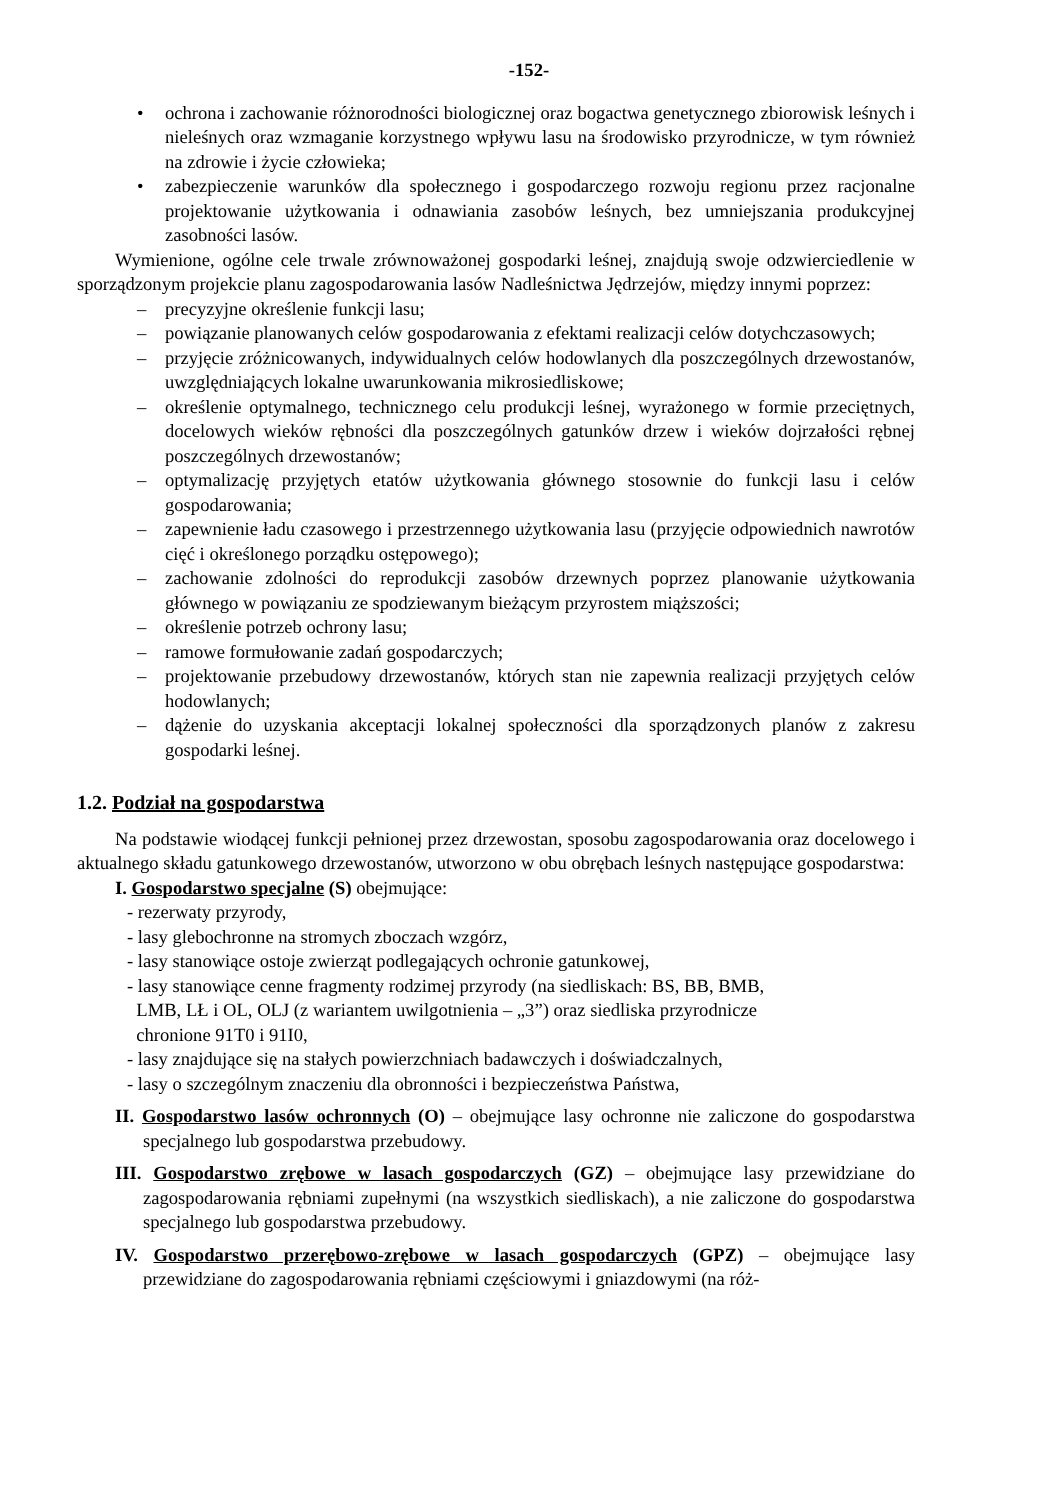-152-
• ochrona i zachowanie różnorodności biologicznej oraz bogactwa genetycznego zbiorowisk leśnych i nieleśnych oraz wzmaganie korzystnego wpływu lasu na środowisko przyrodnicze, w tym również na zdrowie i życie człowieka;
• zabezpieczenie warunków dla społecznego i gospodarczego rozwoju regionu przez racjonalne projektowanie użytkowania i odnawiania zasobów leśnych, bez umniejszania produkcyjnej zasobności lasów.
Wymienione, ogólne cele trwale zrównoważonej gospodarki leśnej, znajdują swoje odzwierciedlenie w sporządzonym projekcie planu zagospodarowania lasów Nadleśnictwa Jędrzejów, między innymi poprzez:
– precyzyjne określenie funkcji lasu;
– powiązanie planowanych celów gospodarowania z efektami realizacji celów dotychczasowych;
– przyjęcie zróżnicowanych, indywidualnych celów hodowlanych dla poszczególnych drzewostanów, uwzględniających lokalne uwarunkowania mikrosiedliskowe;
– określenie optymalnego, technicznego celu produkcji leśnej, wyrażonego w formie przeciętnych, docelowych wieków rębności dla poszczególnych gatunków drzew i wieków dojrzałości rębnej poszczególnych drzewostanów;
– optymalizację przyjętych etatów użytkowania głównego stosownie do funkcji lasu i celów gospodarowania;
– zapewnienie ładu czasowego i przestrzennego użytkowania lasu (przyjęcie odpowiednich nawrotów cięć i określonego porządku ostępowego);
– zachowanie zdolności do reprodukcji zasobów drzewnych poprzez planowanie użytkowania głównego w powiązaniu ze spodziewanym bieżącym przyrostem miąższości;
– określenie potrzeb ochrony lasu;
– ramowe formułowanie zadań gospodarczych;
– projektowanie przebudowy drzewostanów, których stan nie zapewnia realizacji przyjętych celów hodowlanych;
– dążenie do uzyskania akceptacji lokalnej społeczności dla sporządzonych planów z zakresu gospodarki leśnej.
1.2. Podział na gospodarstwa
Na podstawie wiodącej funkcji pełnionej przez drzewostan, sposobu zagospodarowania oraz docelowego i aktualnego składu gatunkowego drzewostanów, utworzono w obu obrębach leśnych następujące gospodarstwa:
I. Gospodarstwo specjalne (S) obejmujące:
- rezerwaty przyrody,
- lasy glebochronne na stromych zboczach wzgórz,
- lasy stanowiące ostoje zwierząt podlegających ochronie gatunkowej,
- lasy stanowiące cenne fragmenty rodzimej przyrody (na siedliskach: BS, BB, BMB,
LMB, LŁ i OL, OLJ (z wariantem uwilgotnienia – „3”) oraz siedliska przyrodnicze
chronione 91T0 i 91I0,
- lasy znajdujące się na stałych powierzchniach badawczych i doświadczalnych,
- lasy o szczególnym znaczeniu dla obronności i bezpieczeństwa Państwa,
II. Gospodarstwo lasów ochronnych (O) – obejmujące lasy ochronne nie zaliczone do gospodarstwa specjalnego lub gospodarstwa przebudowy.
III. Gospodarstwo zrębowe w lasach gospodarczych (GZ) – obejmujące lasy przewidziane do zagospodarowania rębniami zupełnymi (na wszystkich siedliskach), a nie zaliczone do gospodarstwa specjalnego lub gospodarstwa przebudowy.
IV. Gospodarstwo przerębowo-zrębowe w lasach gospodarczych (GPZ) – obejmujące lasy przewidziane do zagospodarowania rębniami częściowymi i gniazdowymi (na róż-